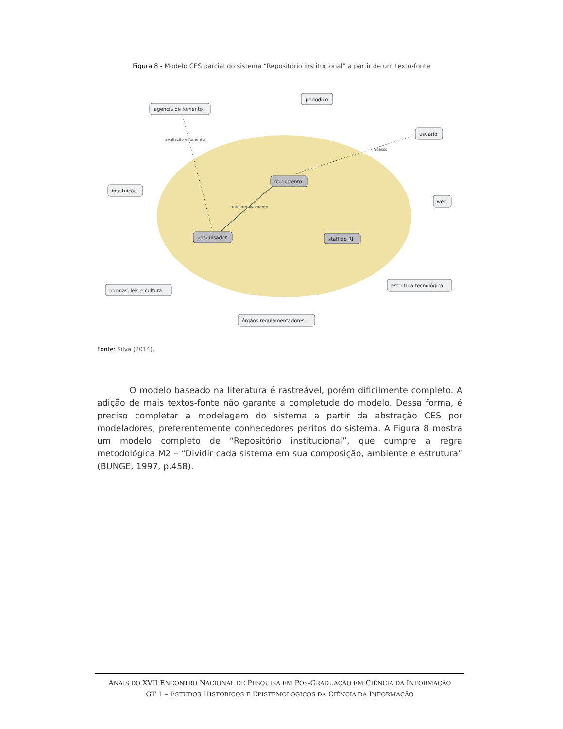Figura 8 - Modelo CES parcial do sistema “Repositório institucional” a partir de um texto-fonte
avaliação e fomento
acesso
auto-arquivamento
agência de fomento
periódico
usuário
instituição
web
normas, leis e cultura
estrutura tecnológica
órgãos regulamentadores
documento
pesquisador
staff do RI
Fonte: Silva (2014).
O modelo baseado na literatura é rastreável, porém dificilmente completo. A adição de mais textos-fonte não garante a completude do modelo. Dessa forma, é preciso completar a modelagem do sistema a partir da abstração CES por modeladores, preferentemente conhecedores peritos do sistema. A Figura 8 mostra um modelo completo de “Repositório institucional”, que cumpre a regra metodológica M2 – “Dividir cada sistema em sua composição, ambiente e estrutura” (BUNGE, 1997, p.458).
ANAIS DO XVII ENCONTRO NACIONAL DE PESQUISA EM PÓS-GRADUAÇÃO EM CIÊNCIA DA INFORMAÇÃO
GT 1 – ESTUDOS HISTÓRICOS E EPISTEMOLÓGICOS DA CIÊNCIA DA INFORMAÇÃO